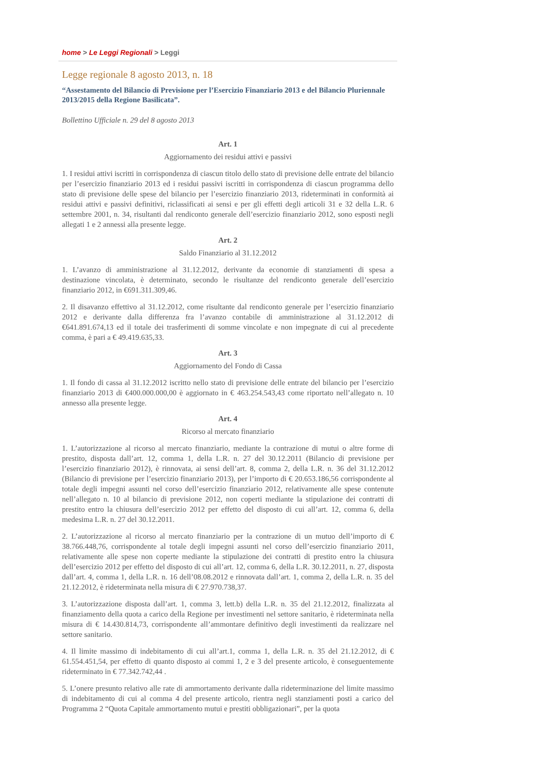home > Le Leggi Regionali > Leggi
Legge regionale 8 agosto 2013, n. 18
“Assestamento del Bilancio di Previsione per l’Esercizio Finanziario 2013 e del Bilancio Pluriennale 2013/2015 della Regione Basilicata”.
Bollettino Ufficiale n. 29 del 8 agosto 2013
Art. 1
Aggiornamento dei residui attivi e passivi
1. I residui attivi iscritti in corrispondenza di ciascun titolo dello stato di previsione delle entrate del bilancio per l’esercizio finanziario 2013 ed i residui passivi iscritti in corrispondenza di ciascun programma dello stato di previsione delle spese del bilancio per l’esercizio finanziario 2013, rideterminati in conformità ai residui attivi e passivi definitivi, riclassificati ai sensi e per gli effetti degli articoli 31 e 32 della L.R. 6 settembre 2001, n. 34, risultanti dal rendiconto generale dell’esercizio finanziario 2012, sono esposti negli allegati 1 e 2 annessi alla presente legge.
Art. 2
Saldo Finanziario al 31.12.2012
1. L’avanzo di amministrazione al 31.12.2012, derivante da economie di stanziamenti di spesa a destinazione vincolata, è determinato, secondo le risultanze del rendiconto generale dell’esercizio finanziario 2012, in €691.311.309,46.
2. Il disavanzo effettivo al 31.12.2012, come risultante dal rendiconto generale per l’esercizio finanziario 2012 e derivante dalla differenza fra l’avanzo contabile di amministrazione al 31.12.2012 di €641.891.674,13 ed il totale dei trasferimenti di somme vincolate e non impegnate di cui al precedente comma, è pari a € 49.419.635,33.
Art. 3
Aggiornamento del Fondo di Cassa
1. Il fondo di cassa al 31.12.2012 iscritto nello stato di previsione delle entrate del bilancio per l’esercizio finanziario 2013 di €400.000.000,00 è aggiornato in € 463.254.543,43 come riportato nell’allegato n. 10 annesso alla presente legge.
Art. 4
Ricorso al mercato finanziario
1. L’autorizzazione al ricorso al mercato finanziario, mediante la contrazione di mutui o altre forme di prestito, disposta dall’art. 12, comma 1, della L.R. n. 27 del 30.12.2011 (Bilancio di previsione per l’esercizio finanziario 2012), è rinnovata, ai sensi dell’art. 8, comma 2, della L.R. n. 36 del 31.12.2012 (Bilancio di previsione per l’esercizio finanziario 2013), per l’importo di € 20.653.186,56 corrispondente al totale degli impegni assunti nel corso dell’esercizio finanziario 2012, relativamente alle spese contenute nell’allegato n. 10 al bilancio di previsione 2012, non coperti mediante la stipulazione dei contratti di prestito entro la chiusura dell’esercizio 2012 per effetto del disposto di cui all’art. 12, comma 6, della medesima L.R. n. 27 del 30.12.2011.
2. L’autorizzazione al ricorso al mercato finanziario per la contrazione di un mutuo dell’importo di € 38.766.448,76, corrispondente al totale degli impegni assunti nel corso dell’esercizio finanziario 2011, relativamente alle spese non coperte mediante la stipulazione dei contratti di prestito entro la chiusura dell’esercizio 2012 per effetto del disposto di cui all’art. 12, comma 6, della L.R. 30.12.2011, n. 27, disposta dall’art. 4, comma 1, della L.R. n. 16 dell’08.08.2012 e rinnovata dall’art. 1, comma 2, della L.R. n. 35 del 21.12.2012, è rideterminata nella misura di € 27.970.738,37.
3. L’autorizzazione disposta dall’art. 1, comma 3, lett.b) della L.R. n. 35 del 21.12.2012, finalizzata al finanziamento della quota a carico della Regione per investimenti nel settore sanitario, è rideterminata nella misura di € 14.430.814,73, corrispondente all’ammontare definitivo degli investimenti da realizzare nel settore sanitario.
4. Il limite massimo di indebitamento di cui all’art.1, comma 1, della L.R. n. 35 del 21.12.2012, di € 61.554.451,54, per effetto di quanto disposto ai commi 1, 2 e 3 del presente articolo, è conseguentemente rideterminato in € 77.342.742,44 .
5. L’onere presunto relativo alle rate di ammortamento derivante dalla rideterminazione del limite massimo di indebitamento di cui al comma 4 del presente articolo, rientra negli stanziamenti posti a carico del Programma 2 “Quota Capitale ammortamento mutui e prestiti obbligazionari”, per la quota